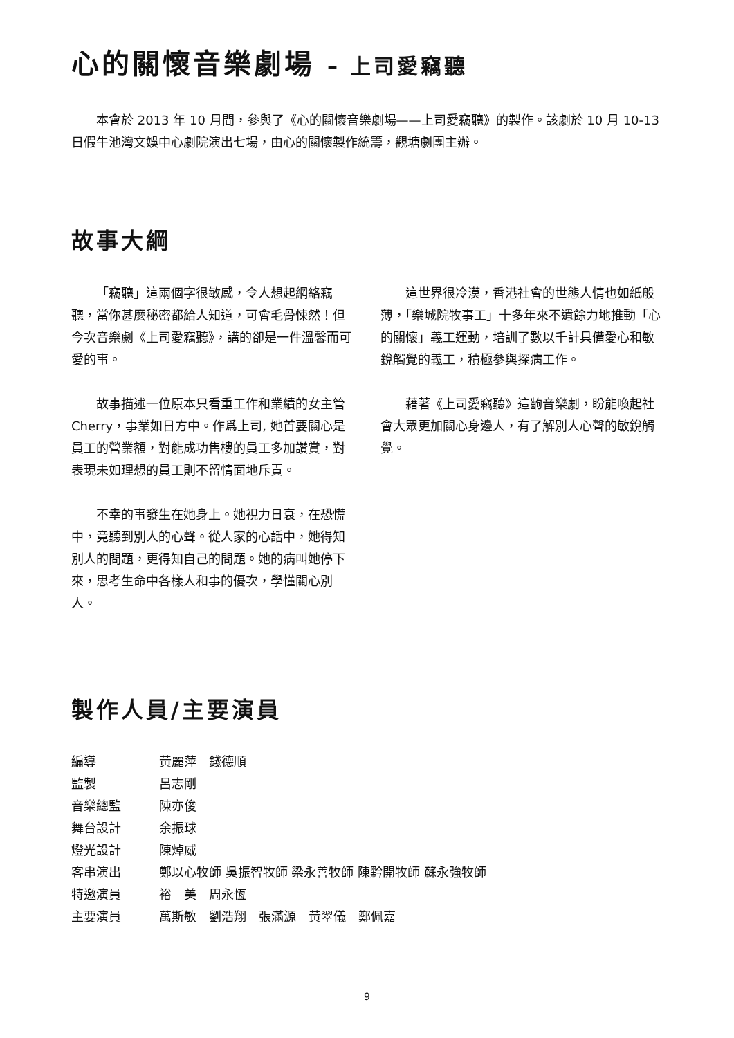心的關懷音樂劇場 – 上司愛竊聽
本會於 2013 年 10 月間，參與了《心的關懷音樂劇場——上司愛竊聽》的製作。該劇於 10 月 10-13 日假牛池灣文娛中心劇院演出七場，由心的關懷製作統籌，觀塘劇團主辦。
故事大綱
「竊聽」這兩個字很敏感，令人想起網絡竊聽，當你甚麼秘密都給人知道，可會毛骨悚然！但今次音樂劇《上司愛竊聽》，講的卻是一件溫馨而可愛的事。
故事描述一位原本只看重工作和業績的女主管 Cherry，事業如日方中。作爲上司, 她首要關心是員工的營業額，對能成功售樓的員工多加讚賞，對表現未如理想的員工則不留情面地斥責。
不幸的事發生在她身上。她視力日衰，在恐慌中，竟聽到別人的心聲。從人家的心話中，她得知別人的問題，更得知自己的問題。她的病叫她停下來，思考生命中各樣人和事的優次，學懂關心別人。
這世界很冷漠，香港社會的世態人情也如紙般薄，「樂城院牧事工」十多年來不遺餘力地推動「心的關懷」義工運動，培訓了數以千計具備愛心和敏銳觸覺的義工，積極參與探病工作。
藉著《上司愛竊聽》這齣音樂劇，盼能喚起社會大眾更加關心身邊人，有了解別人心聲的敏銳觸覺。
製作人員/主要演員
| 編導 | 黃麗萍 錢德順 |
| 監製 | 呂志剛 |
| 音樂總監 | 陳亦俊 |
| 舞台設計 | 余振球 |
| 燈光設計 | 陳焯威 |
| 客串演出 | 鄭以心牧師 吳振智牧師 梁永善牧師 陳黔開牧師 蘇永強牧師 |
| 特邀演員 | 裕 美 周永恆 |
| 主要演員 | 萬斯敏 劉浩翔 張滿源 黃翠儀 鄭佩嘉 |
9